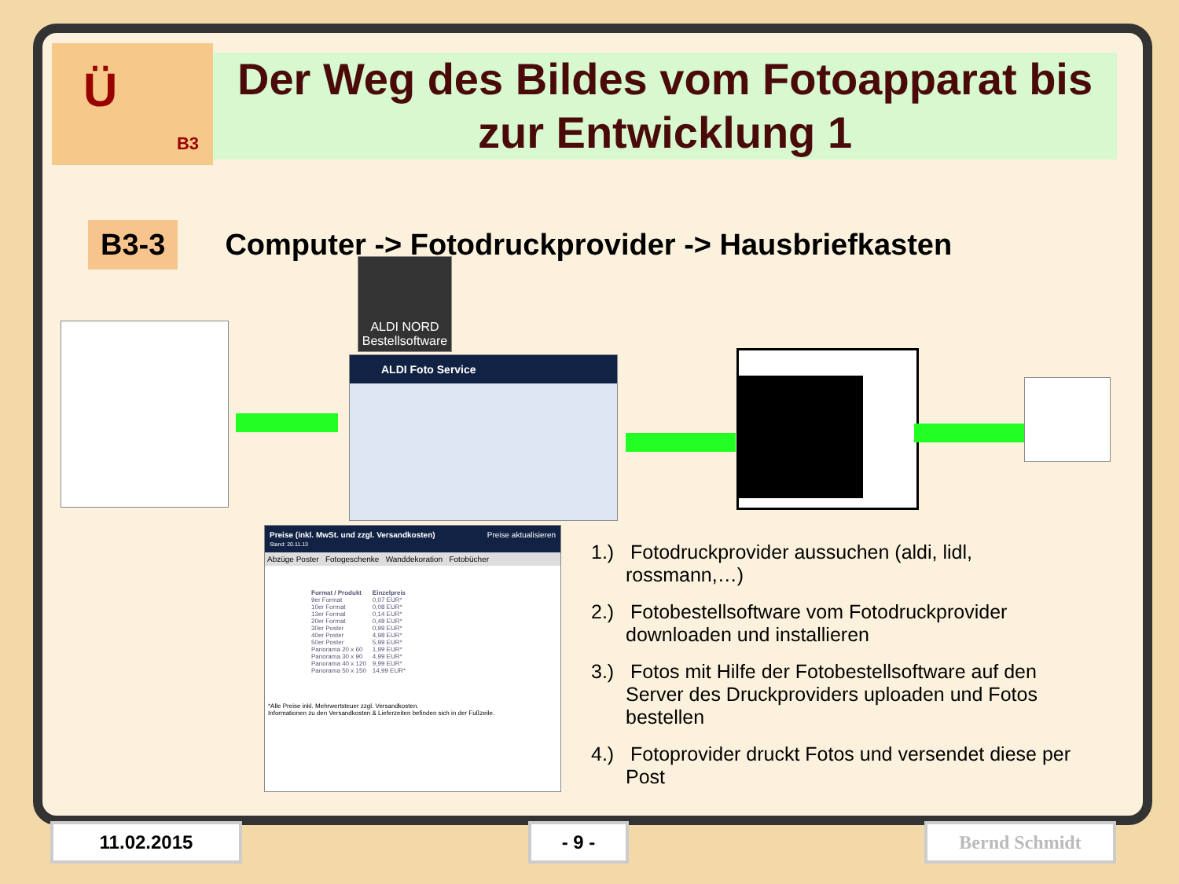Ü
B3
Der Weg des Bildes vom Fotoapparat bis zur Entwicklung 1
B3-3 Computer -> Fotodruckprovider -> Hausbriefkasten
ALDI NORD Bestellsoftware
ALDI Foto Service
Preise (inkl. MwSt. und zzgl. Versandkosten) Preise aktualisieren
Stand: 20.11.13
Abzüge Poster Fotogeschenke Wanddekoration Fotobücher
| Format / Produkt | Einzelpreis |
| --- | --- |
| 9er Format | 0,07 EUR* |
| 10er Format | 0,08 EUR* |
| 13er Format | 0,14 EUR* |
| 20er Format | 0,48 EUR* |
| 30er Poster | 0,99 EUR* |
| 40er Poster | 4,98 EUR* |
| 50er Poster | 5,99 EUR* |
| Panorama 20 x 60 | 1,99 EUR* |
| Panorama 30 x 90 | 4,99 EUR* |
| Panorama 40 x 120 | 9,99 EUR* |
| Panorama 50 x 150 | 14,99 EUR* |
*Alle Preise inkl. Mehrwertsteuer zzgl. Versandkosten.
Informationen zu den Versandkosten & Lieferzeiten befinden sich in der Fußzeile.
1.) Fotodruckprovider aussuchen (aldi, lidl, rossmann,…)
2.) Fotobestellsoftware vom Fotodruckprovider downloaden und installieren
3.) Fotos mit Hilfe der Fotobestellsoftware auf den Server des Druckproviders uploaden und Fotos bestellen
4.) Fotoprovider druckt Fotos und versendet diese per Post
11.02.2015 - 9 - Bernd Schmidt